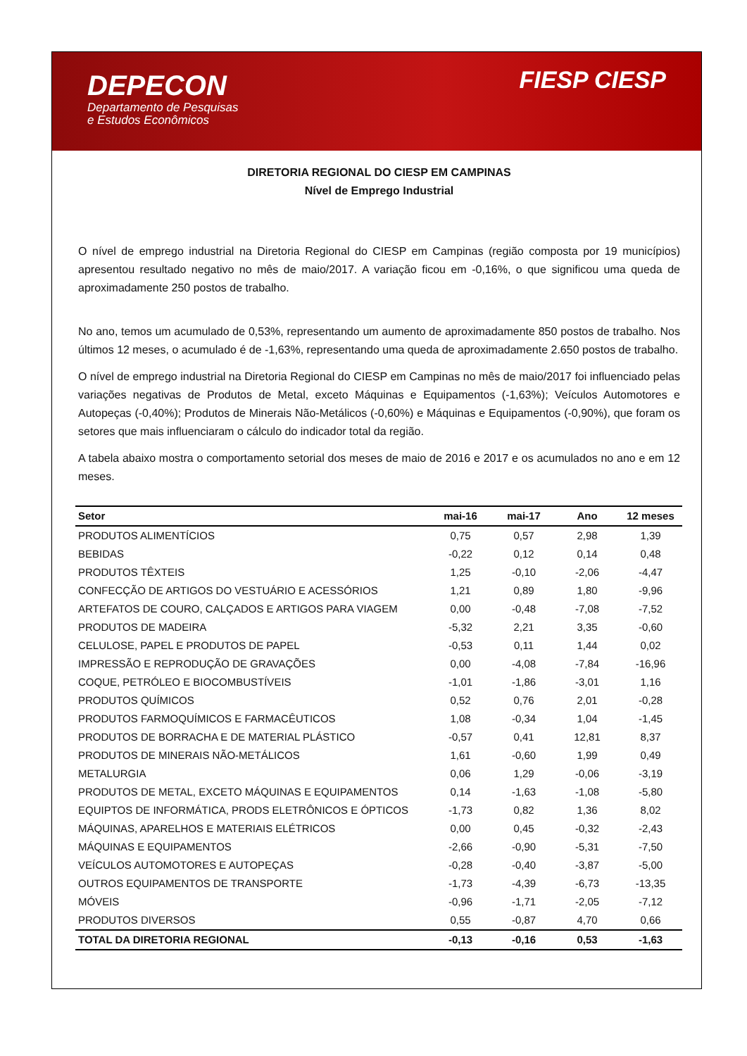DEPECON
Departamento de Pesquisas
e Estudos Econômicos
FIESP CIESP
DIRETORIA REGIONAL DO CIESP EM CAMPINAS
Nível de Emprego Industrial
O nível de emprego industrial na Diretoria Regional do CIESP em Campinas (região composta por 19 municípios) apresentou resultado negativo no mês de maio/2017. A variação ficou em -0,16%, o que significou uma queda de aproximadamente 250 postos de trabalho.
No ano, temos um acumulado de 0,53%, representando um aumento de aproximadamente 850 postos de trabalho. Nos últimos 12 meses, o acumulado é de -1,63%, representando uma queda de aproximadamente 2.650 postos de trabalho.
O nível de emprego industrial na Diretoria Regional do CIESP em Campinas no mês de maio/2017 foi influenciado pelas variações negativas de Produtos de Metal, exceto Máquinas e Equipamentos (-1,63%); Veículos Automotores e Autopeças (-0,40%); Produtos de Minerais Não-Metálicos (-0,60%) e Máquinas e Equipamentos (-0,90%), que foram os setores que mais influenciaram o cálculo do indicador total da região.
A tabela abaixo mostra o comportamento setorial dos meses de maio de 2016 e 2017 e os acumulados no ano e em 12 meses.
| Setor | mai-16 | mai-17 | Ano | 12 meses |
| --- | --- | --- | --- | --- |
| PRODUTOS ALIMENTÍCIOS | 0,75 | 0,57 | 2,98 | 1,39 |
| BEBIDAS | -0,22 | 0,12 | 0,14 | 0,48 |
| PRODUTOS TÊXTEIS | 1,25 | -0,10 | -2,06 | -4,47 |
| CONFECÇÃO DE ARTIGOS DO VESTUÁRIO E ACESSÓRIOS | 1,21 | 0,89 | 1,80 | -9,96 |
| ARTEFATOS DE COURO, CALÇADOS E ARTIGOS PARA VIAGEM | 0,00 | -0,48 | -7,08 | -7,52 |
| PRODUTOS DE MADEIRA | -5,32 | 2,21 | 3,35 | -0,60 |
| CELULOSE, PAPEL E PRODUTOS DE PAPEL | -0,53 | 0,11 | 1,44 | 0,02 |
| IMPRESSÃO E REPRODUÇÃO DE GRAVAÇÕES | 0,00 | -4,08 | -7,84 | -16,96 |
| COQUE, PETRÓLEO E BIOCOMBUSTÍVEIS | -1,01 | -1,86 | -3,01 | 1,16 |
| PRODUTOS QUÍMICOS | 0,52 | 0,76 | 2,01 | -0,28 |
| PRODUTOS FARMOQUÍMICOS E FARMACÊUTICOS | 1,08 | -0,34 | 1,04 | -1,45 |
| PRODUTOS DE BORRACHA E DE MATERIAL PLÁSTICO | -0,57 | 0,41 | 12,81 | 8,37 |
| PRODUTOS DE MINERAIS NÃO-METÁLICOS | 1,61 | -0,60 | 1,99 | 0,49 |
| METALURGIA | 0,06 | 1,29 | -0,06 | -3,19 |
| PRODUTOS DE METAL, EXCETO MÁQUINAS E EQUIPAMENTOS | 0,14 | -1,63 | -1,08 | -5,80 |
| EQUIPTOS DE INFORMÁTICA, PRODS ELETRÔNICOS E ÓPTICOS | -1,73 | 0,82 | 1,36 | 8,02 |
| MÁQUINAS, APARELHOS E MATERIAIS ELÉTRICOS | 0,00 | 0,45 | -0,32 | -2,43 |
| MÁQUINAS E EQUIPAMENTOS | -2,66 | -0,90 | -5,31 | -7,50 |
| VEÍCULOS AUTOMOTORES E AUTOPEÇAS | -0,28 | -0,40 | -3,87 | -5,00 |
| OUTROS EQUIPAMENTOS DE TRANSPORTE | -1,73 | -4,39 | -6,73 | -13,35 |
| MÓVEIS | -0,96 | -1,71 | -2,05 | -7,12 |
| PRODUTOS DIVERSOS | 0,55 | -0,87 | 4,70 | 0,66 |
| TOTAL DA DIRETORIA REGIONAL | -0,13 | -0,16 | 0,53 | -1,63 |